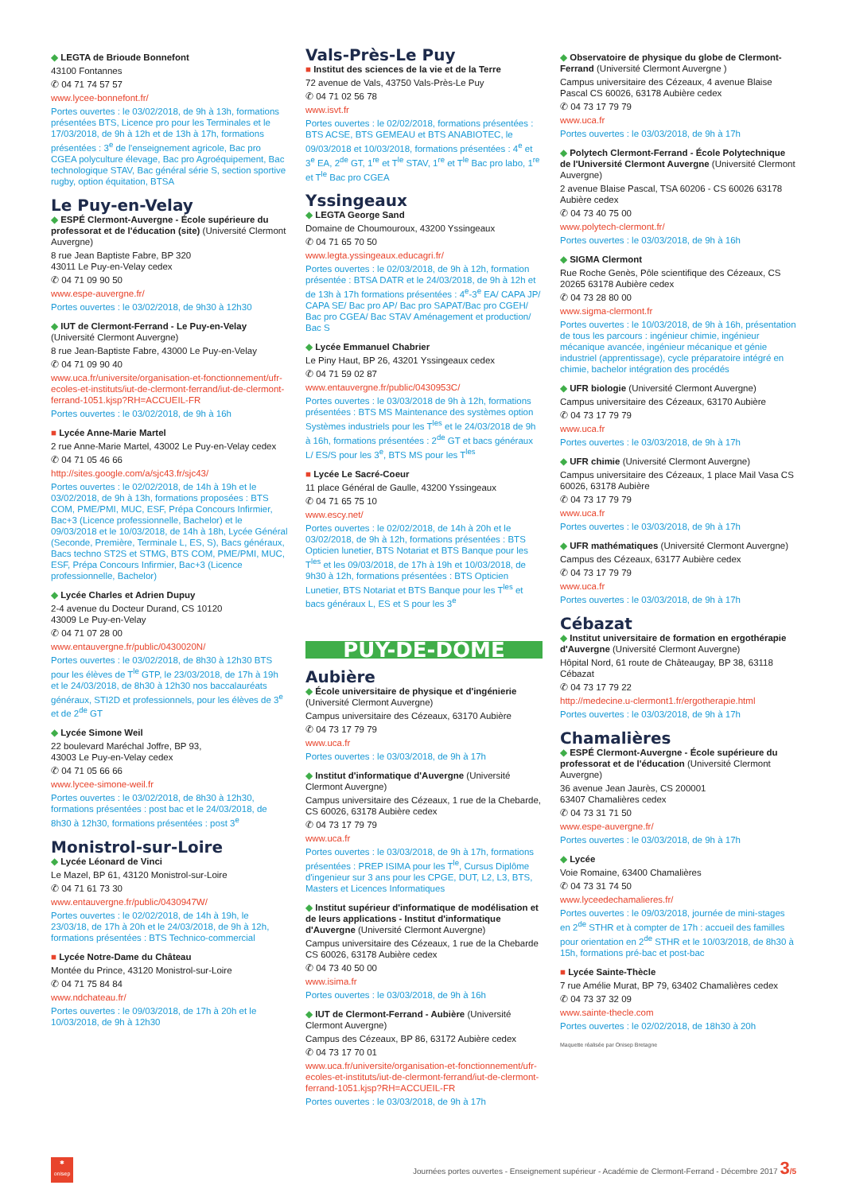◆ LEGTA de Brioude Bonnefont
43100 Fontannes
✆ 04 71 74 57 57
www.lycee-bonnefont.fr/
Portes ouvertes : le 03/02/2018, de 9h à 13h, formations présentées BTS, Licence pro pour les Terminales et le 17/03/2018, de 9h à 12h et de 13h à 17h, formations présentées : 3<sup>e</sup> de l'enseignement agricole, Bac pro CGEA polyculture élevage, Bac pro Agroéquipement, Bac technologique STAV, Bac général série S, section sportive rugby, option équitation, BTSA
Le Puy-en-Velay
◆ ESPÉ Clermont-Auvergne - École supérieure du professorat et de l'éducation (site) (Université Clermont Auvergne)
8 rue Jean Baptiste Fabre, BP 320
43011 Le Puy-en-Velay cedex
✆ 04 71 09 90 50
www.espe-auvergne.fr/
Portes ouvertes : le 03/02/2018, de 9h30 à 12h30
◆ IUT de Clermont-Ferrand - Le Puy-en-Velay (Université Clermont Auvergne)
8 rue Jean-Baptiste Fabre, 43000 Le Puy-en-Velay
✆ 04 71 09 90 40
www.uca.fr/universite/organisation-et-fonctionnement/ufr-ecoles-et-instituts/iut-de-clermont-ferrand/iut-de-clermont-ferrand-1051.kjsp?RH=ACCUEIL-FR
Portes ouvertes : le 03/02/2018, de 9h à 16h
■ Lycée Anne-Marie Martel
2 rue Anne-Marie Martel, 43002 Le Puy-en-Velay cedex
✆ 04 71 05 46 66
http://sites.google.com/a/sjc43.fr/sjc43/
Portes ouvertes : le 02/02/2018, de 14h à 19h et le 03/02/2018, de 9h à 13h, formations proposées : BTS COM, PME/PMI, MUC, ESF, Prépa Concours Infirmier, Bac+3 (Licence professionnelle, Bachelor) et le 09/03/2018 et le 10/03/2018, de 14h à 18h, Lycée Général (Seconde, Première, Terminale L, ES, S), Bacs généraux, Bacs techno ST2S et STMG, BTS COM, PME/PMI, MUC, ESF, Prépa Concours Infirmier, Bac+3 (Licence professionnelle, Bachelor)
◆ Lycée Charles et Adrien Dupuy
2-4 avenue du Docteur Durand, CS 10120
43009 Le Puy-en-Velay
✆ 04 71 07 28 00
www.entauvergne.fr/public/0430020N/
Portes ouvertes : le 03/02/2018, de 8h30 à 12h30 BTS pour les élèves de T<sup>le</sup> GTP, le 23/03/2018, de 17h à 19h et le 24/03/2018, de 8h30 à 12h30 nos baccalauréats généraux, STI2D et professionnels, pour les élèves de 3<sup>e</sup> et de 2<sup>de</sup> GT
◆ Lycée Simone Weil
22 boulevard Maréchal Joffre, BP 93,
43003 Le Puy-en-Velay cedex
✆ 04 71 05 66 66
www.lycee-simone-weil.fr
Portes ouvertes : le 03/02/2018, de 8h30 à 12h30, formations présentées : post bac et le 24/03/2018, de 8h30 à 12h30, formations présentées : post 3<sup>e</sup>
Monistrol-sur-Loire
◆ Lycée Léonard de Vinci
Le Mazel, BP 61, 43120 Monistrol-sur-Loire
✆ 04 71 61 73 30
www.entauvergne.fr/public/0430947W/
Portes ouvertes : le 02/02/2018, de 14h à 19h, le 23/03/18, de 17h à 20h et le 24/03/2018, de 9h à 12h, formations présentées : BTS Technico-commercial
■ Lycée Notre-Dame du Château
Montée du Prince, 43120 Monistrol-sur-Loire
✆ 04 71 75 84 84
www.ndchateau.fr/
Portes ouvertes : le 09/03/2018, de 17h à 20h et le 10/03/2018, de 9h à 12h30
Vals-Près-Le Puy
■ Institut des sciences de la vie et de la Terre
72 avenue de Vals, 43750 Vals-Près-Le Puy
✆ 04 71 02 56 78
www.isvt.fr
Portes ouvertes : le 02/02/2018, formations présentées : BTS ACSE, BTS GEMEAU et BTS ANABIOTEC, le 09/03/2018 et 10/03/2018, formations présentées : 4<sup>e</sup> et 3<sup>e</sup> EA, 2<sup>de</sup> GT, 1<sup>re</sup> et T<sup>le</sup> STAV, 1<sup>re</sup> et T<sup>le</sup> Bac pro labo, 1<sup>re</sup> et T<sup>le</sup> Bac pro CGEA
Yssingeaux
◆ LEGTA George Sand
Domaine de Choumouroux, 43200 Yssingeaux
✆ 04 71 65 70 50
www.legta.yssingeaux.educagri.fr/
Portes ouvertes : le 02/03/2018, de 9h à 12h, formation présentée : BTSA DATR et le 24/03/2018, de 9h à 12h et de 13h à 17h formations présentées : 4<sup>e</sup>-3<sup>e</sup> EA/ CAPA JP/ CAPA SE/ Bac pro AP/ Bac pro SAPAT/Bac pro CGEH/ Bac pro CGEA/ Bac STAV Aménagement et production/ Bac S
◆ Lycée Emmanuel Chabrier
Le Piny Haut, BP 26, 43201 Yssingeaux cedex
✆ 04 71 59 02 87
www.entauvergne.fr/public/0430953C/
Portes ouvertes : le 03/03/2018 de 9h à 12h, formations présentées : BTS MS Maintenance des systèmes option Systèmes industriels pour les T<sup>les</sup> et le 24/03/2018 de 9h à 16h, formations présentées : 2<sup>de</sup> GT et bacs généraux L/ ES/S pour les 3<sup>e</sup>, BTS MS pour les T<sup>les</sup>
■ Lycée Le Sacré-Coeur
11 place Général de Gaulle, 43200 Yssingeaux
✆ 04 71 65 75 10
www.escy.net/
Portes ouvertes : le 02/02/2018, de 14h à 20h et le 03/02/2018, de 9h à 12h, formations présentées : BTS Opticien lunetier, BTS Notariat et BTS Banque pour les T<sup>les</sup> et les 09/03/2018, de 17h à 19h et 10/03/2018, de 9h30 à 12h, formations présentées : BTS Opticien Lunetier, BTS Notariat et BTS Banque pour les T<sup>les</sup> et bacs généraux L, ES et S pour les 3<sup>e</sup>
PUY-DE-DÔME
Aubière
◆ École universitaire de physique et d'ingénierie (Université Clermont Auvergne)
Campus universitaire des Cézeaux, 63170 Aubière
✆ 04 73 17 79 79
www.uca.fr
Portes ouvertes : le 03/03/2018, de 9h à 17h
◆ Institut d'informatique d'Auvergne (Université Clermont Auvergne)
Campus universitaire des Cézeaux, 1 rue de la Chebarde, CS 60026, 63178 Aubière cedex
✆ 04 73 17 79 79
www.uca.fr
Portes ouvertes : le 03/03/2018, de 9h à 17h, formations présentées : PREP ISIMA pour les T<sup>le</sup>, Cursus Diplôme d'ingenieur sur 3 ans pour les CPGE, DUT, L2, L3, BTS, Masters et Licences Informatiques
◆ Institut supérieur d'informatique de modélisation et de leurs applications - Institut d'informatique d'Auvergne (Université Clermont Auvergne)
Campus universitaire des Cézeaux, 1 rue de la Chebarde CS 60026, 63178 Aubière cedex
✆ 04 73 40 50 00
www.isima.fr
Portes ouvertes : le 03/03/2018, de 9h à 16h
◆ IUT de Clermont-Ferrand - Aubière (Université Clermont Auvergne)
Campus des Cézeaux, BP 86, 63172 Aubière cedex
✆ 04 73 17 70 01
www.uca.fr/universite/organisation-et-fonctionnement/ufr-ecoles-et-instituts/iut-de-clermont-ferrand/iut-de-clermont-ferrand-1051.kjsp?RH=ACCUEIL-FR
Portes ouvertes : le 03/03/2018, de 9h à 17h
◆ Observatoire de physique du globe de Clermont-Ferrand (Université Clermont Auvergne )
Campus universitaire des Cézeaux, 4 avenue Blaise Pascal CS 60026, 63178 Aubière cedex
✆ 04 73 17 79 79
www.uca.fr
Portes ouvertes : le 03/03/2018, de 9h à 17h
◆ Polytech Clermont-Ferrand - École Polytechnique de l'Université Clermont Auvergne (Université Clermont Auvergne)
2 avenue Blaise Pascal, TSA 60206 - CS 60026 63178 Aubière cedex
✆ 04 73 40 75 00
www.polytech-clermont.fr/
Portes ouvertes : le 03/03/2018, de 9h à 16h
◆ SIGMA Clermont
Rue Roche Genès, Pôle scientifique des Cézeaux, CS 20265 63178 Aubière cedex
✆ 04 73 28 80 00
www.sigma-clermont.fr
Portes ouvertes : le 10/03/2018, de 9h à 16h, présentation de tous les parcours : ingénieur chimie, ingénieur mécanique avancée, ingénieur mécanique et génie industriel (apprentissage), cycle préparatoire intégré en chimie, bachelor intégration des procédés
◆ UFR biologie (Université Clermont Auvergne)
Campus universitaire des Cézeaux, 63170 Aubière
✆ 04 73 17 79 79
www.uca.fr
Portes ouvertes : le 03/03/2018, de 9h à 17h
◆ UFR chimie (Université Clermont Auvergne)
Campus universitaire des Cézeaux, 1 place Mail Vasa CS 60026, 63178 Aubière
✆ 04 73 17 79 79
www.uca.fr
Portes ouvertes : le 03/03/2018, de 9h à 17h
◆ UFR mathématiques (Université Clermont Auvergne)
Campus des Cézeaux, 63177 Aubière cedex
✆ 04 73 17 79 79
www.uca.fr
Portes ouvertes : le 03/03/2018, de 9h à 17h
Cébazat
◆ Institut universitaire de formation en ergothérapie d'Auvergne (Université Clermont Auvergne)
Hôpital Nord, 61 route de Châteaugay, BP 38, 63118 Cébazat
✆ 04 73 17 79 22
http://medecine.u-clermont1.fr/ergotherapie.html
Portes ouvertes : le 03/03/2018, de 9h à 17h
Chamalières
◆ ESPÉ Clermont-Auvergne - École supérieure du professorat et de l'éducation (Université Clermont Auvergne)
36 avenue Jean Jaurès, CS 200001
63407 Chamalières cedex
✆ 04 73 31 71 50
www.espe-auvergne.fr/
Portes ouvertes : le 03/03/2018, de 9h à 17h
◆ Lycée
Voie Romaine, 63400 Chamalières
✆ 04 73 31 74 50
www.lyceedechamalieres.fr/
Portes ouvertes : le 09/03/2018, journée de mini-stages en 2<sup>de</sup> STHR et à compter de 17h : accueil des familles pour orientation en 2<sup>de</sup> STHR et le 10/03/2018, de 8h30 à 15h, formations pré-bac et post-bac
■ Lycée Sainte-Thècle
7 rue Amélie Murat, BP 79, 63402 Chamalières cedex
✆ 04 73 37 32 09
www.sainte-thecle.com
Portes ouvertes : le 02/02/2018, de 18h30 à 20h
Maquette réalisée par Onisep Bretagne
✱
onisep
Journées portes ouvertes - Enseignement supérieur - Académie de Clermont-Ferrand - Décembre 2017 3/5